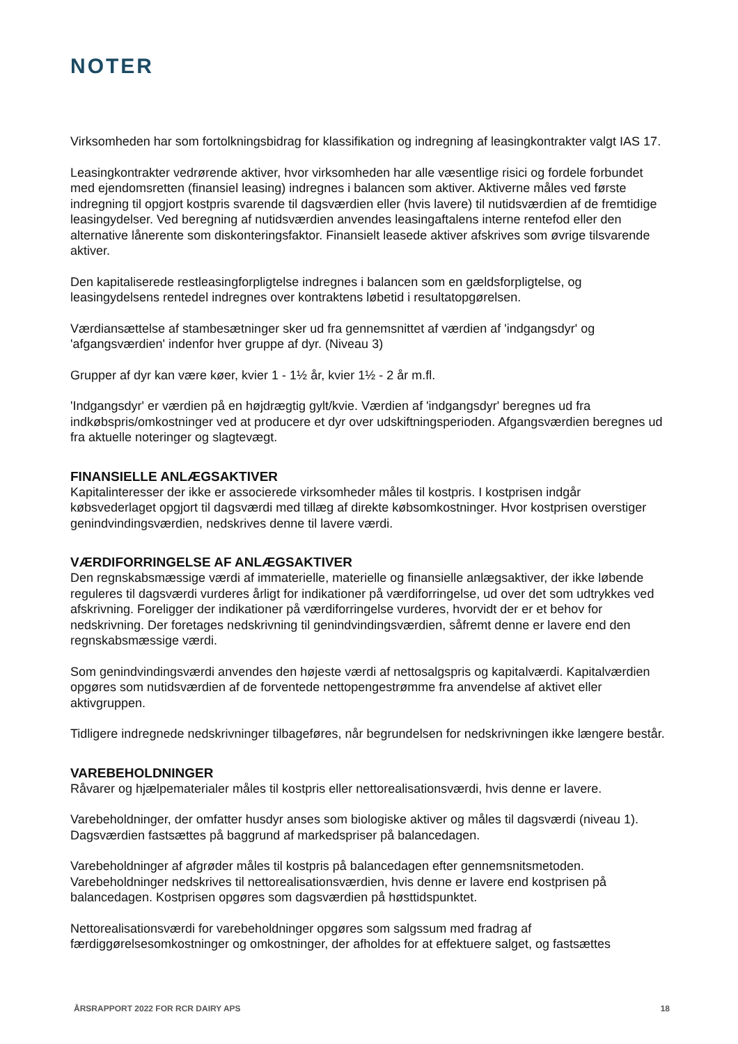NOTER
Virksomheden har som fortolkningsbidrag for klassifikation og indregning af leasingkontrakter valgt IAS 17.
Leasingkontrakter vedrørende aktiver, hvor virksomheden har alle væsentlige risici og fordele forbundet med ejendomsretten (finansiel leasing) indregnes i balancen som aktiver. Aktiverne måles ved første indregning til opgjort kostpris svarende til dagsværdien eller (hvis lavere) til nutidsværdien af de fremtidige leasingydelser. Ved beregning af nutidsværdien anvendes leasingaftalens interne rentefod eller den alternative lånerente som diskonteringsfaktor. Finansielt leasede aktiver afskrives som øvrige tilsvarende aktiver.
Den kapitaliserede restleasingforpligtelse indregnes i balancen som en gældsforpligtelse, og leasingydelsens rentedel indregnes over kontraktens løbetid i resultatopgørelsen.
Værdiansættelse af stambesætninger sker ud fra gennemsnittet af værdien af 'indgangsdyr' og 'afgangsværdien' indenfor hver gruppe af dyr. (Niveau 3)
Grupper af dyr kan være køer, kvier 1 - 1½ år, kvier 1½ - 2 år m.fl.
'Indgangsdyr' er værdien på en højdrægtig gylt/kvie. Værdien af 'indgangsdyr' beregnes ud fra indkøbspris/omkostninger ved at producere et dyr over udskiftningsperioden. Afgangsværdien beregnes ud fra aktuelle noteringer og slagtevægt.
FINANSIELLE ANLÆGSAKTIVER
Kapitalinteresser der ikke er associerede virksomheder måles til kostpris. I kostprisen indgår købsvederlaget opgjort til dagsværdi med tillæg af direkte købsomkostninger. Hvor kostprisen overstiger genindvindingsværdien, nedskrives denne til lavere værdi.
VÆRDIFORRINGELSE AF ANLÆGSAKTIVER
Den regnskabsmæssige værdi af immaterielle, materielle og finansielle anlægsaktiver, der ikke løbende reguleres til dagsværdi vurderes årligt for indikationer på værdiforringelse, ud over det som udtrykkes ved afskrivning. Foreligger der indikationer på værdiforringelse vurderes, hvorvidt der er et behov for nedskrivning. Der foretages nedskrivning til genindvindingsværdien, såfremt denne er lavere end den regnskabsmæssige værdi.
Som genindvindingsværdi anvendes den højeste værdi af nettosalgspris og kapitalværdi. Kapitalværdien opgøres som nutidsværdien af de forventede nettopengestrømme fra anvendelse af aktivet eller aktivgruppen.
Tidligere indregnede nedskrivninger tilbageføres, når begrundelsen for nedskrivningen ikke længere består.
VAREBEHOLDNINGER
Råvarer og hjælpematerialer måles til kostpris eller nettorealisationsværdi, hvis denne er lavere.
Varebeholdninger, der omfatter husdyr anses som biologiske aktiver og måles til dagsværdi (niveau 1). Dagsværdien fastsættes på baggrund af markedspriser på balancedagen.
Varebeholdninger af afgrøder måles til kostpris på balancedagen efter gennemsnitsmetoden. Varebeholdninger nedskrives til nettorealisationsværdien, hvis denne er lavere end kostprisen på balancedagen. Kostprisen opgøres som dagsværdien på høsttidspunktet.
Nettorealisationsværdi for varebeholdninger opgøres som salgssum med fradrag af færdiggørelsesomkostninger og omkostninger, der afholdes for at effektuere salget, og fastsættes
ÅRSRAPPORT 2022 FOR RCR DAIRY APS 18